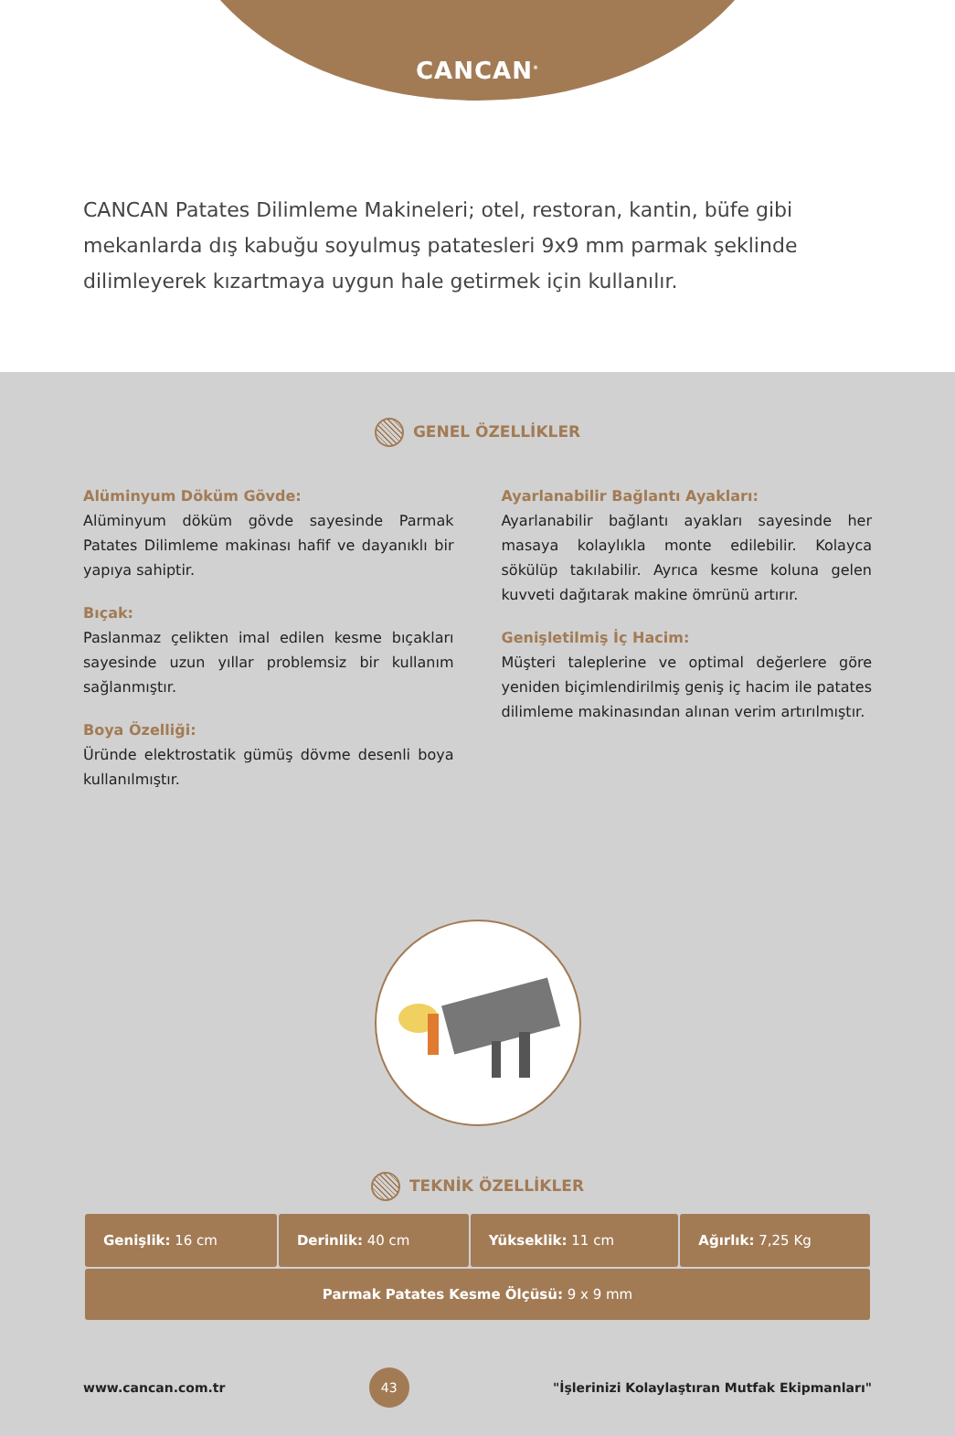CANCAN<sup>®</sup>
CANCAN Patates Dilimleme Makineleri; otel, restoran, kantin, büfe gibi mekanlarda dış kabuğu soyulmuş patatesleri 9x9 mm parmak şeklinde dilimleyerek kızartmaya uygun hale getirmek için kullanılır.
GENEL ÖZELLİKLER
Alüminyum Döküm Gövde:
Alüminyum döküm gövde sayesinde Parmak Patates Dilimleme makinası hafif ve dayanıklı bir yapıya sahiptir.
Bıçak:
Paslanmaz çelikten imal edilen kesme bıçakları sayesinde uzun yıllar problemsiz bir kullanım sağlanmıştır.
Boya Özelliği:
Üründe elektrostatik gümüş dövme desenli boya kullanılmıştır.
Ayarlanabilir Bağlantı Ayakları:
Ayarlanabilir bağlantı ayakları sayesinde her masaya kolaylıkla monte edilebilir. Kolayca sökülüp takılabilir. Ayrıca kesme koluna gelen kuvveti dağıtarak makine ömrünü artırır.
Genişletilmiş İç Hacim:
Müşteri taleplerine ve optimal değerlere göre yeniden biçimlendirilmiş geniş iç hacim ile patates dilimleme makinasından alınan verim artırılmıştır.
TEKNİK ÖZELLİKLER
| Genişlik: 16 cm | Derinlik: 40 cm | Yükseklik: 11 cm | Ağırlık: 7,25 Kg |
| Parmak Patates Kesme Ölçüsü: 9 x 9 mm | | | |
www.cancan.com.tr 43 "İşlerinizi Kolaylaştıran Mutfak Ekipmanları"